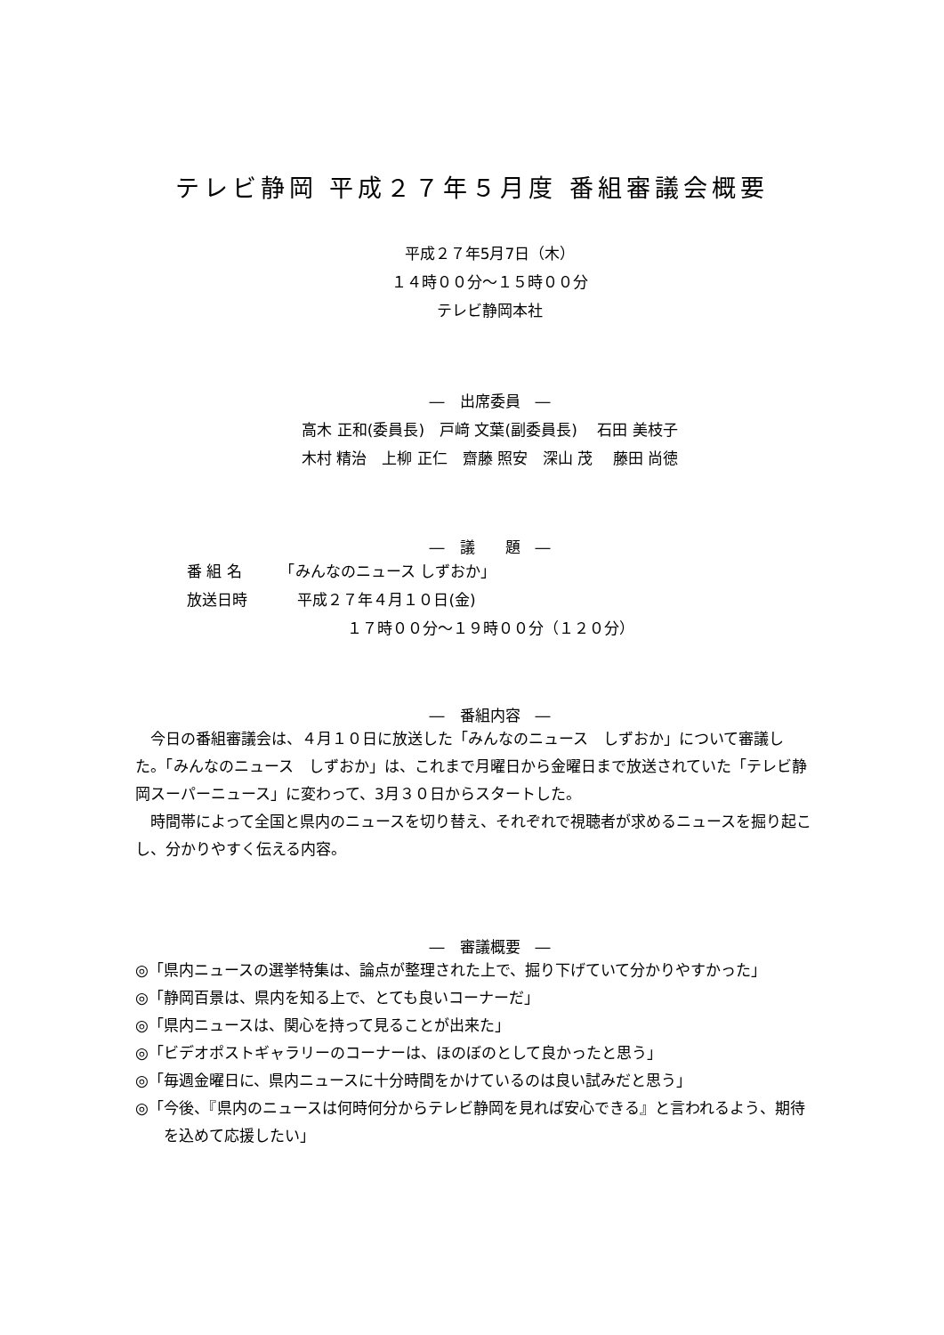テレビ静岡 平成２７年５月度 番組審議会概要
平成２７年5月7日（木）
１４時００分～１５時００分
テレビ静岡本社
―　出席委員　―
高木 正和(委員長)　戸﨑 文葉(副委員長)　 石田 美枝子
木村 精治　上柳 正仁　齋藤 照安　深山 茂　 藤田 尚徳
―　議　　題　―
番 組 名　　　「みんなのニュース しずおか」
放送日時　　　 平成２７年４月１０日(金)
１７時００分～１９時００分（１２０分）
―　番組内容　―
　今日の番組審議会は、４月１０日に放送した「みんなのニュース　しずおか」について審議した。「みんなのニュース　しずおか」は、これまで月曜日から金曜日まで放送されていた「テレビ静岡スーパーニュース」に変わって、3月３０日からスタートした。
　時間帯によって全国と県内のニュースを切り替え、それぞれで視聴者が求めるニュースを掘り起こし、分かりやすく伝える内容。
―　審議概要　―
◎「県内ニュースの選挙特集は、論点が整理された上で、掘り下げていて分かりやすかった」
◎「静岡百景は、県内を知る上で、とても良いコーナーだ」
◎「県内ニュースは、関心を持って見ることが出来た」
◎「ビデオポストギャラリーのコーナーは、ほのぼのとして良かったと思う」
◎「毎週金曜日に、県内ニュースに十分時間をかけているのは良い試みだと思う」
◎「今後、『県内のニュースは何時何分からテレビ静岡を見れば安心できる』と言われるよう、期待を込めて応援したい」